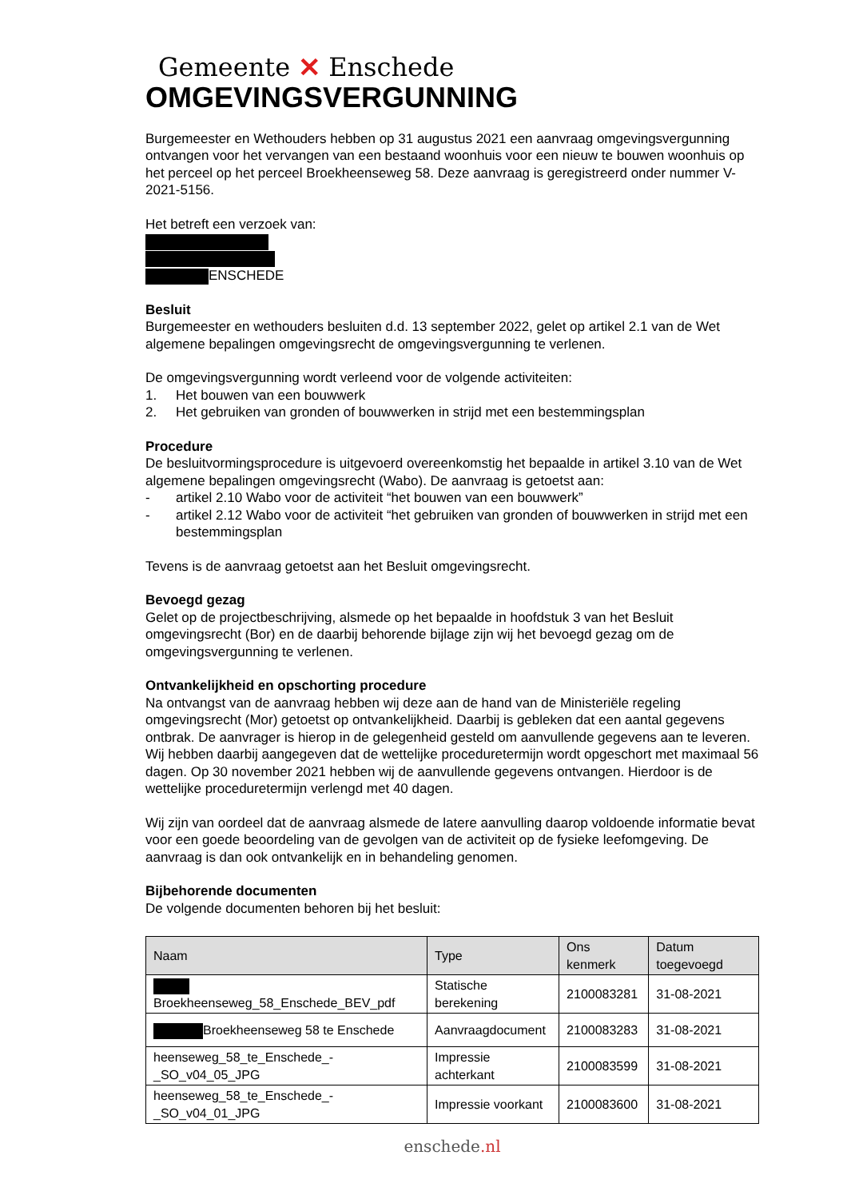Gemeente ✕ Enschede
OMGEVINGSVERGUNNING
Burgemeester en Wethouders hebben op 31 augustus 2021 een aanvraag omgevingsvergunning ontvangen voor het vervangen van een bestaand woonhuis voor een nieuw te bouwen woonhuis op het perceel op het perceel Broekheenseweg 58. Deze aanvraag is geregistreerd onder nummer V-2021-5156.
Het betreft een verzoek van:
ENSCHEDE
Besluit
Burgemeester en wethouders besluiten d.d. 13 september 2022, gelet op artikel 2.1 van de Wet algemene bepalingen omgevingsrecht de omgevingsvergunning te verlenen.
De omgevingsvergunning wordt verleend voor de volgende activiteiten:
1. Het bouwen van een bouwwerk
2. Het gebruiken van gronden of bouwwerken in strijd met een bestemmingsplan
Procedure
De besluitvormingsprocedure is uitgevoerd overeenkomstig het bepaalde in artikel 3.10 van de Wet algemene bepalingen omgevingsrecht (Wabo). De aanvraag is getoetst aan:
- artikel 2.10 Wabo voor de activiteit “het bouwen van een bouwwerk”
- artikel 2.12 Wabo voor de activiteit “het gebruiken van gronden of bouwwerken in strijd met een bestemmingsplan
Tevens is de aanvraag getoetst aan het Besluit omgevingsrecht.
Bevoegd gezag
Gelet op de projectbeschrijving, alsmede op het bepaalde in hoofdstuk 3 van het Besluit omgevingsrecht (Bor) en de daarbij behorende bijlage zijn wij het bevoegd gezag om de omgevingsvergunning te verlenen.
Ontvankelijkheid en opschorting procedure
Na ontvangst van de aanvraag hebben wij deze aan de hand van de Ministeriële regeling omgevingsrecht (Mor) getoetst op ontvankelijkheid. Daarbij is gebleken dat een aantal gegevens ontbrak. De aanvrager is hierop in de gelegenheid gesteld om aanvullende gegevens aan te leveren. Wij hebben daarbij aangegeven dat de wettelijke proceduretermijn wordt opgeschort met maximaal 56 dagen. Op 30 november 2021 hebben wij de aanvullende gegevens ontvangen. Hierdoor is de wettelijke proceduretermijn verlengd met 40 dagen.
Wij zijn van oordeel dat de aanvraag alsmede de latere aanvulling daarop voldoende informatie bevat voor een goede beoordeling van de gevolgen van de activiteit op de fysieke leefomgeving. De aanvraag is dan ook ontvankelijk en in behandeling genomen.
Bijbehorende documenten
De volgende documenten behoren bij het besluit:
| Naam | Type | Ons kenmerk | Datum toegevoegd |
| --- | --- | --- | --- |
| Broekheenseweg_58_Enschede_BEV_pdf | Statische berekening | 2100083281 | 31-08-2021 |
| Broekheenseweg 58 te Enschede | Aanvraagdocument | 2100083283 | 31-08-2021 |
| heenseweg_58_te_Enschede_- _SO_v04_05_JPG | Impressie achterkant | 2100083599 | 31-08-2021 |
| heenseweg_58_te_Enschede_- _SO_v04_01_JPG | Impressie voorkant | 2100083600 | 31-08-2021 |
enschede.nl